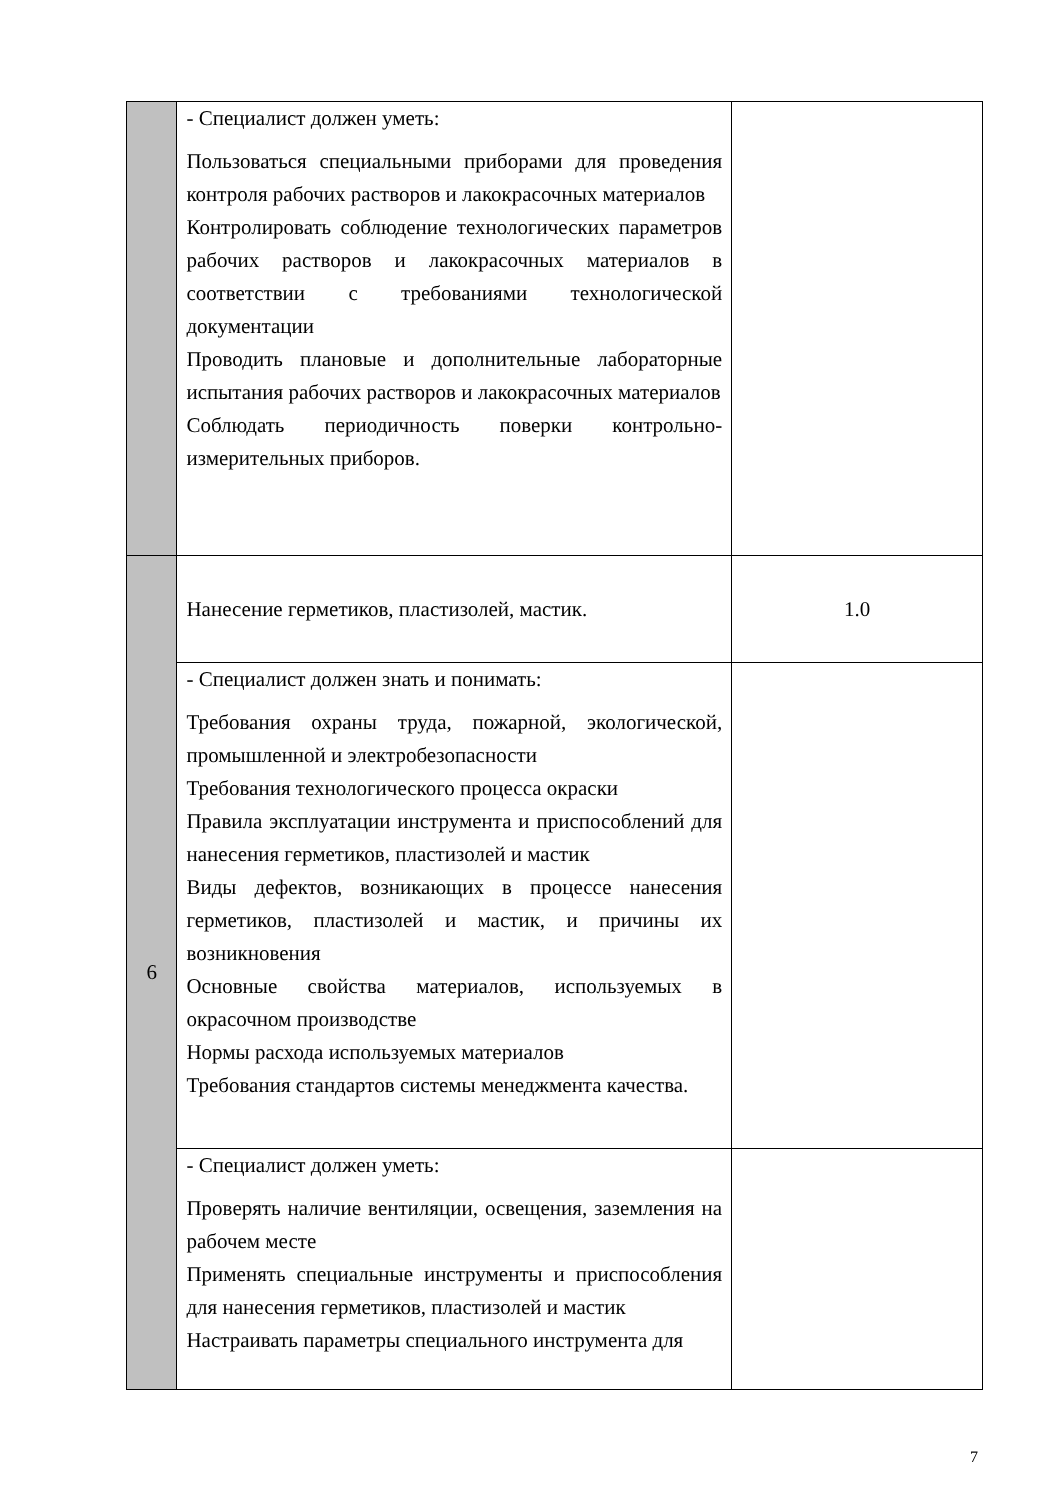| | - Специалист должен уметь: Пользоваться специальными приборами для проведения контроля рабочих растворов и лакокрасочных материалов Контролировать соблюдение технологических параметров рабочих растворов и лакокрасочных материалов в соответствии с требованиями технологической документации Проводить плановые и дополнительные лабораторные испытания рабочих растворов и лакокрасочных материалов Соблюдать периодичность поверки контрольно-измерительных приборов. | |
| 6 | Нанесение герметиков, пластизолей, мастик. | 1.0 |
| | - Специалист должен знать и понимать: Требования охраны труда, пожарной, экологической, промышленной и электробезопасности Требования технологического процесса окраски Правила эксплуатации инструмента и приспособлений для нанесения герметиков, пластизолей и мастик Виды дефектов, возникающих в процессе нанесения герметиков, пластизолей и мастик, и причины их возникновения Основные свойства материалов, используемых в окрасочном производстве Нормы расхода используемых материалов Требования стандартов системы менеджмента качества. | |
| | - Специалист должен уметь: Проверять наличие вентиляции, освещения, заземления на рабочем месте Применять специальные инструменты и приспособления для нанесения герметиков, пластизолей и мастик Настраивать параметры специального инструмента для | |
7